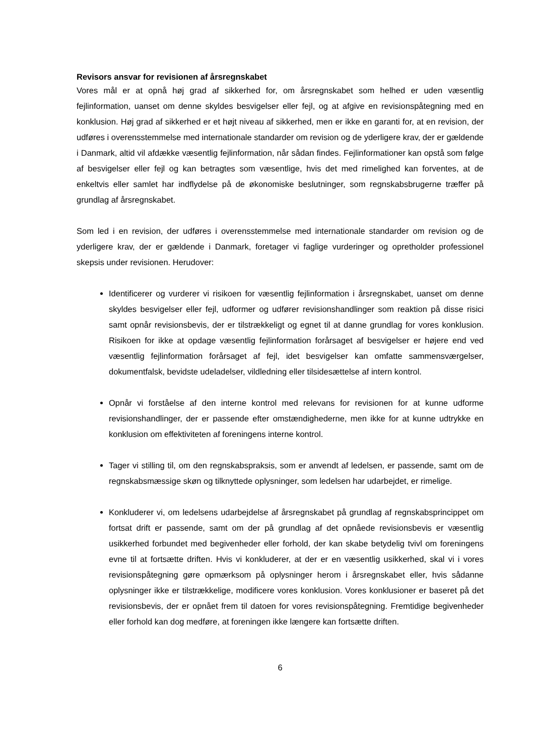Revisors ansvar for revisionen af årsregnskabet
Vores mål er at opnå høj grad af sikkerhed for, om årsregnskabet som helhed er uden væsentlig fejlinformation, uanset om denne skyldes besvigelser eller fejl, og at afgive en revisionspåtegning med en konklusion. Høj grad af sikkerhed er et højt niveau af sikkerhed, men er ikke en garanti for, at en revision, der udføres i overensstemmelse med internationale standarder om revision og de yderligere krav, der er gældende i Danmark, altid vil afdække væsentlig fejlinformation, når sådan findes. Fejlinformationer kan opstå som følge af besvigelser eller fejl og kan betragtes som væsentlige, hvis det med rimelighed kan forventes, at de enkeltvis eller samlet har indflydelse på de økonomiske beslutninger, som regnskabsbrugerne træffer på grundlag af årsregnskabet.
Som led i en revision, der udføres i overensstemmelse med internationale standarder om revision og de yderligere krav, der er gældende i Danmark, foretager vi faglige vurderinger og opretholder professionel skepsis under revisionen. Herudover:
Identificerer og vurderer vi risikoen for væsentlig fejlinformation i årsregnskabet, uanset om denne skyldes besvigelser eller fejl, udformer og udfører revisionshandlinger som reaktion på disse risici samt opnår revisionsbevis, der er tilstrækkeligt og egnet til at danne grundlag for vores konklusion. Risikoen for ikke at opdage væsentlig fejlinformation forårsaget af besvigelser er højere end ved væsentlig fejlinformation forårsaget af fejl, idet besvigelser kan omfatte sammensværgelser, dokumentfalsk, bevidste udeladelser, vildledning eller tilsidesættelse af intern kontrol.
Opnår vi forståelse af den interne kontrol med relevans for revisionen for at kunne udforme revisionshandlinger, der er passende efter omstændighederne, men ikke for at kunne udtrykke en konklusion om effektiviteten af foreningens interne kontrol.
Tager vi stilling til, om den regnskabspraksis, som er anvendt af ledelsen, er passende, samt om de regnskabsmæssige skøn og tilknyttede oplysninger, som ledelsen har udarbejdet, er rimelige.
Konkluderer vi, om ledelsens udarbejdelse af årsregnskabet på grundlag af regnskabsprincippet om fortsat drift er passende, samt om der på grundlag af det opnåede revisionsbevis er væsentlig usikkerhed forbundet med begivenheder eller forhold, der kan skabe betydelig tvivl om foreningens evne til at fortsætte driften. Hvis vi konkluderer, at der er en væsentlig usikkerhed, skal vi i vores revisionspåtegning gøre opmærksom på oplysninger herom i årsregnskabet eller, hvis sådanne oplysninger ikke er tilstrækkelige, modificere vores konklusion. Vores konklusioner er baseret på det revisionsbevis, der er opnået frem til datoen for vores revisionspåtegning. Fremtidige begivenheder eller forhold kan dog medføre, at foreningen ikke længere kan fortsætte driften.
6